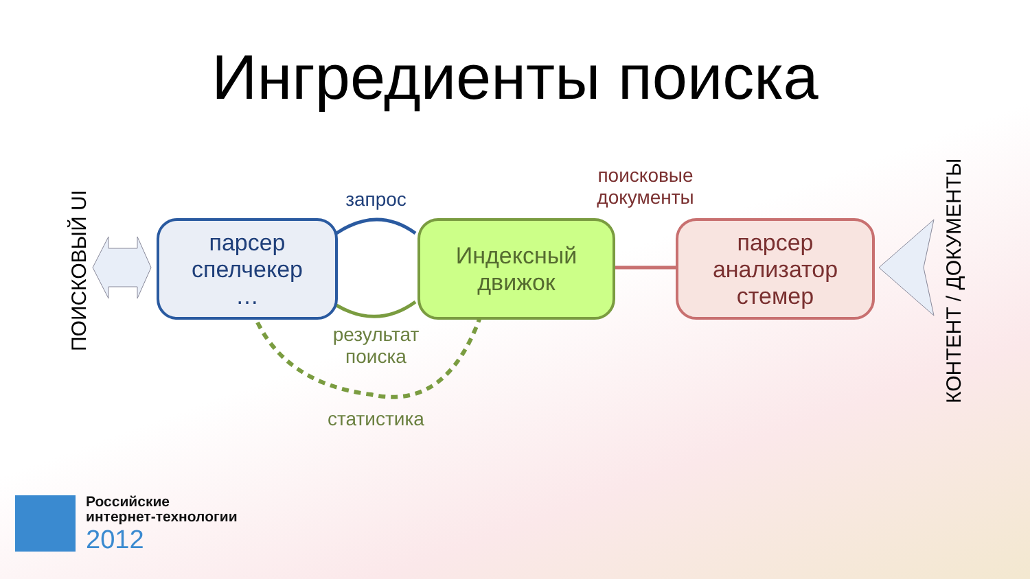Ингредиенты поиска
ПОИСКОВЫЙ UI
КОНТЕНТ / ДОКУМЕНТЫ
парсер
спелчекер
…
Индексный
движок
парсер
анализатор
стемер
запрос
результат
поиска
статистика
поисковые
документы
Российские
интернет-технологии
2012